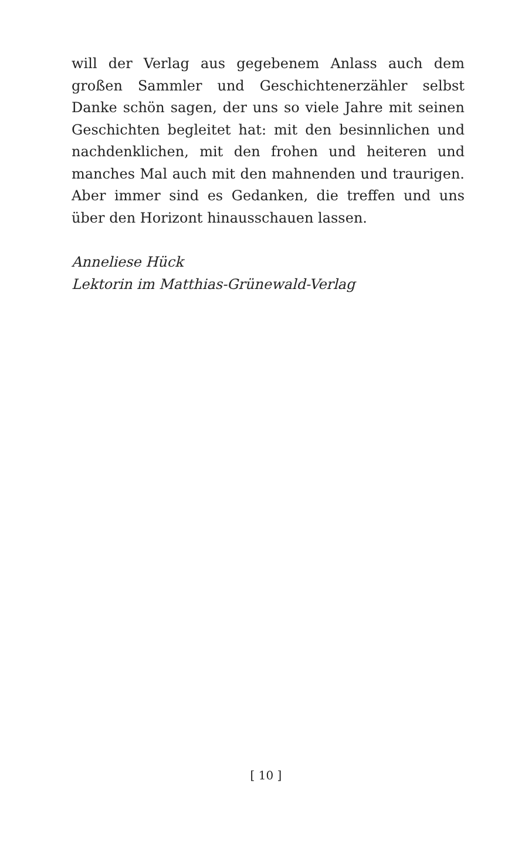will der Verlag aus gegebenem Anlass auch dem großen Sammler und Geschichtenerzähler selbst Danke schön sagen, der uns so viele Jahre mit seinen Geschichten begleitet hat: mit den besinnlichen und nachdenklichen, mit den frohen und heiteren und manches Mal auch mit den mahnenden und traurigen. Aber immer sind es Gedanken, die treffen und uns über den Horizont hinausschauen lassen.
Anneliese Hück
Lektorin im Matthias-Grünewald-Verlag
[ 10 ]